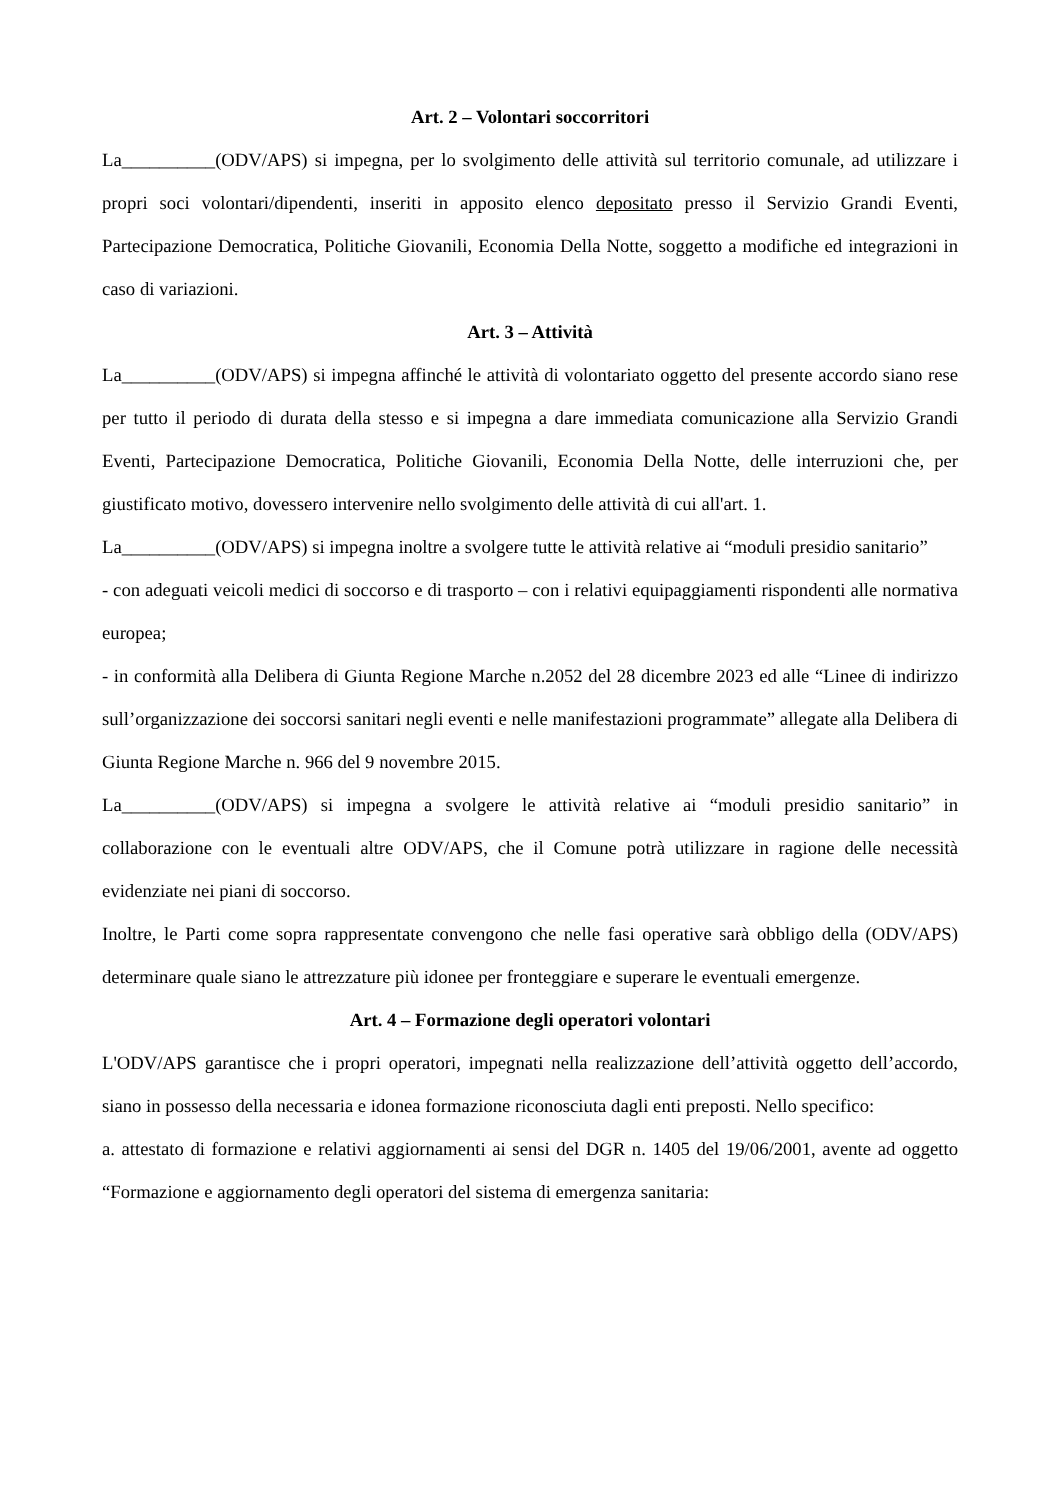Art. 2 – Volontari soccorritori
La__________(ODV/APS) si impegna, per lo svolgimento delle attività sul territorio comunale, ad utilizzare i propri soci volontari/dipendenti, inseriti in apposito elenco depositato presso il Servizio Grandi Eventi, Partecipazione Democratica, Politiche Giovanili, Economia Della Notte, soggetto a modifiche ed integrazioni in caso di variazioni.
Art. 3 – Attività
La__________(ODV/APS) si impegna affinché le attività di volontariato oggetto del presente accordo siano rese per tutto il periodo di durata della stesso e si impegna a dare immediata comunicazione alla Servizio Grandi Eventi, Partecipazione Democratica, Politiche Giovanili, Economia Della Notte, delle interruzioni che, per giustificato motivo, dovessero intervenire nello svolgimento delle attività di cui all'art. 1.
La__________(ODV/APS) si impegna inoltre a svolgere tutte le attività relative ai “moduli presidio sanitario”
- con adeguati veicoli medici di soccorso e di trasporto – con i relativi equipaggiamenti rispondenti alle normativa europea;
- in conformità alla Delibera di Giunta Regione Marche n.2052 del 28 dicembre 2023 ed alle “Linee di indirizzo sull’organizzazione dei soccorsi sanitari negli eventi e nelle manifestazioni programmate” allegate alla Delibera di Giunta Regione Marche n. 966 del 9 novembre 2015.
La__________(ODV/APS) si impegna a svolgere le attività relative ai “moduli presidio sanitario” in collaborazione con le eventuali altre ODV/APS, che il Comune potrà utilizzare in ragione delle necessità evidenziate nei piani di soccorso.
Inoltre, le Parti come sopra rappresentate convengono che nelle fasi operative sarà obbligo della (ODV/APS) determinare quale siano le attrezzature più idonee per fronteggiare e superare le eventuali emergenze.
Art. 4 – Formazione degli operatori volontari
L'ODV/APS garantisce che i propri operatori, impegnati nella realizzazione dell’attività oggetto dell’accordo, siano in possesso della necessaria e idonea formazione riconosciuta dagli enti preposti. Nello specifico:
a. attestato di formazione e relativi aggiornamenti ai sensi del DGR n. 1405 del 19/06/2001, avente ad oggetto “Formazione e aggiornamento degli operatori del sistema di emergenza sanitaria: